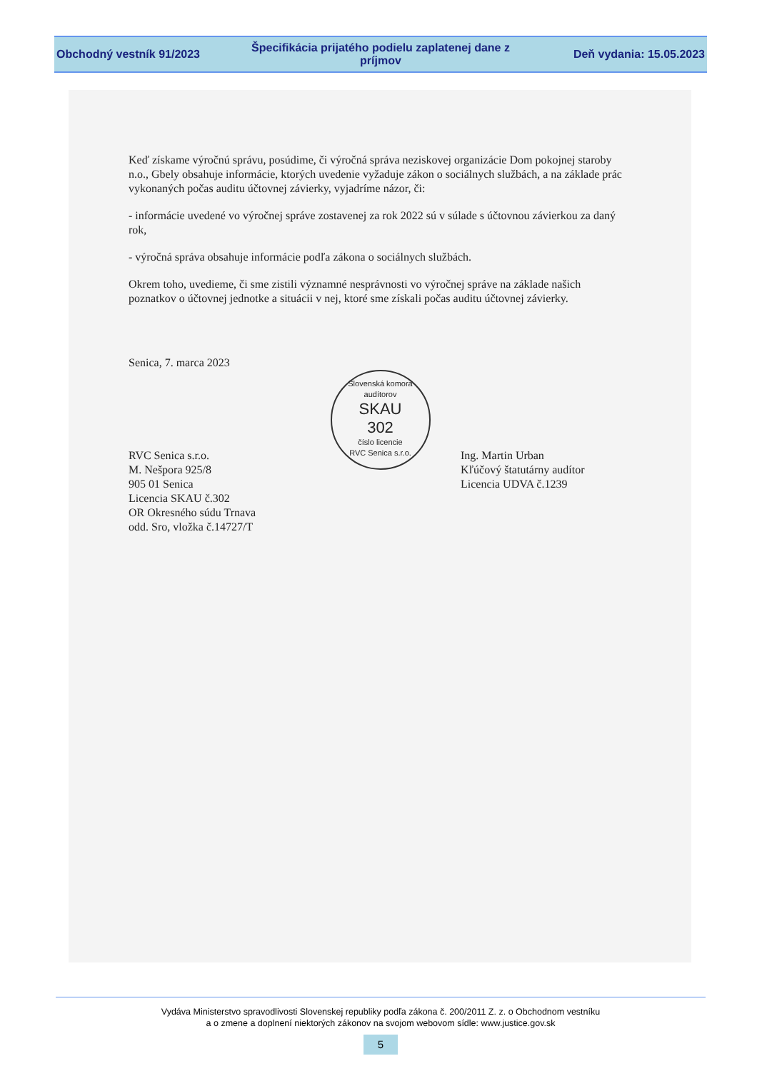Obchodný vestník 91/2023
Špecifikácia prijatého podielu zaplatenej dane z príjmov
Deň vydania: 15.05.2023
Keď získame výročnú správu, posúdime, či výročná správa neziskovej organizácie Dom pokojnej staroby n.o., Gbely obsahuje informácie, ktorých uvedenie vyžaduje zákon o sociálnych službách, a na základe prác vykonaných počas auditu účtovnej závierky, vyjadríme názor, či:
- informácie uvedené vo výročnej správe zostavenej za rok 2022 sú v súlade s účtovnou závierkou za daný rok,
- výročná správa obsahuje informácie podľa zákona o sociálnych službách.
Okrem toho, uvedieme, či sme zistili významné nesprávnosti vo výročnej správe na základe našich poznatkov o účtovnej jednotke a situácii v nej, ktoré sme získali počas auditu účtovnej závierky.
Senica, 7. marca 2023
RVC Senica s.r.o.
M. Nešpora 925/8
905 01 Senica
Licencia SKAU č.302
OR Okresného súdu Trnava
odd. Sro, vložka č.14727/T
Slovenská komora audítorov
SKAU
302
číslo licencie
RVC Senica s.r.o.
Ing. Martin Urban
Kľúčový štatutárny audítor
Licencia UDVA č.1239
Vydáva Ministerstvo spravodlivosti Slovenskej republiky podľa zákona č. 200/2011 Z. z. o Obchodnom vestníku
a o zmene a doplnení niektorých zákonov na svojom webovom sídle: www.justice.gov.sk
5